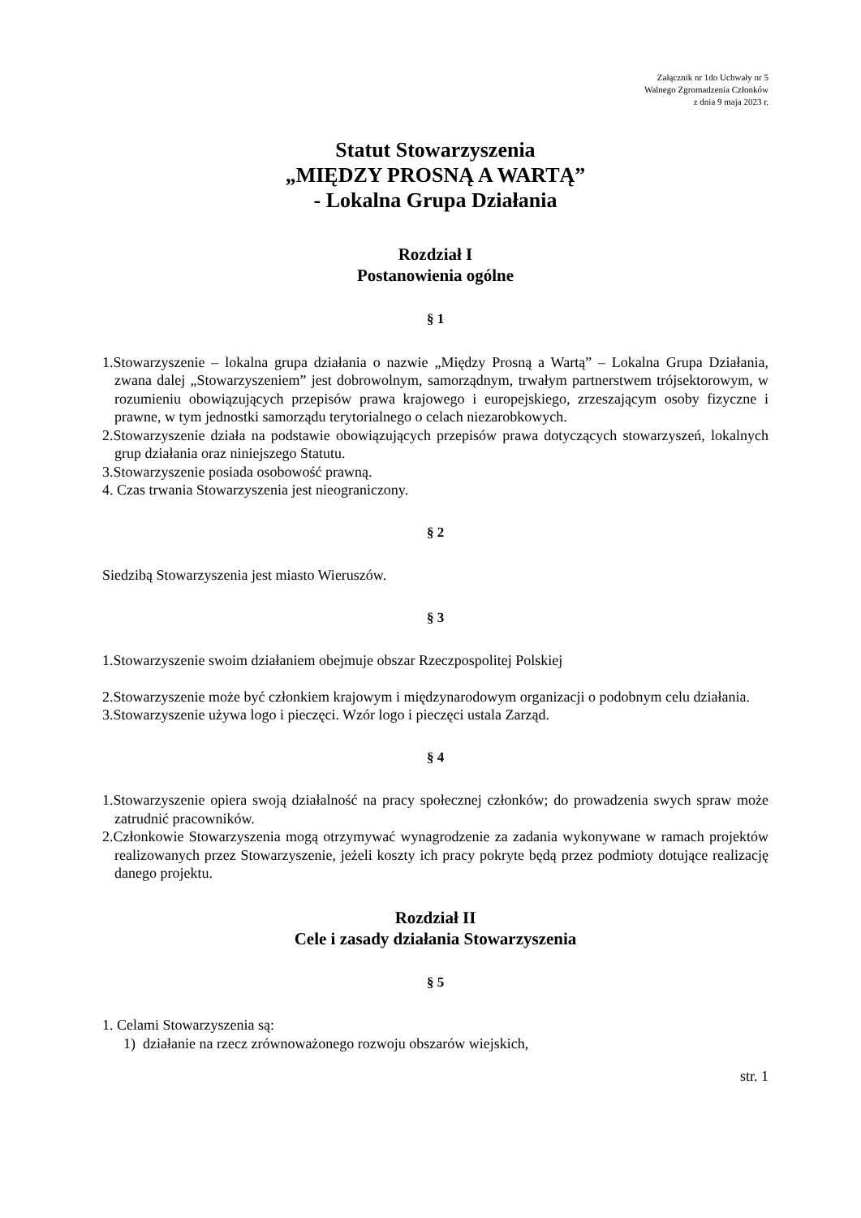Załącznik nr 1do Uchwały nr 5
Walnego Zgromadzenia Członków
z dnia 9 maja 2023 r.
Statut Stowarzyszenia
„MIĘDZY PROSNĄ A WARTĄ”
- Lokalna Grupa Działania
Rozdział I
Postanowienia ogólne
§ 1
1.Stowarzyszenie – lokalna grupa działania o nazwie „Między Prosną a Wartą” – Lokalna Grupa Działania, zwana dalej „Stowarzyszeniem” jest dobrowolnym, samorządnym, trwałym partnerstwem trójsektorowym, w rozumieniu obowiązujących przepisów prawa krajowego i europejskiego, zrzeszającym osoby fizyczne i prawne, w tym jednostki samorządu terytorialnego o celach niezarobkowych.
2.Stowarzyszenie działa na podstawie obowiązujących przepisów prawa dotyczących stowarzyszeń, lokalnych grup działania oraz niniejszego Statutu.
3.Stowarzyszenie posiada osobowość prawną.
4. Czas trwania Stowarzyszenia jest nieograniczony.
§ 2
Siedzibą Stowarzyszenia jest miasto Wieruszów.
§ 3
1.Stowarzyszenie swoim działaniem obejmuje obszar Rzeczpospolitej Polskiej
2.Stowarzyszenie może być członkiem krajowym i międzynarodowym organizacji o podobnym celu działania.
3.Stowarzyszenie używa logo i pieczęci. Wzór logo i pieczęci ustala Zarząd.
§ 4
1.Stowarzyszenie opiera swoją działalność na pracy społecznej członków; do prowadzenia swych spraw może zatrudnić pracowników.
2.Członkowie Stowarzyszenia mogą otrzymywać wynagrodzenie za zadania wykonywane w ramach projektów realizowanych przez Stowarzyszenie, jeżeli koszty ich pracy pokryte będą przez podmioty dotujące realizację danego projektu.
Rozdział II
Cele i zasady działania Stowarzyszenia
§ 5
1. Celami Stowarzyszenia są:
1) działanie na rzecz zrównoważonego rozwoju obszarów wiejskich,
str. 1